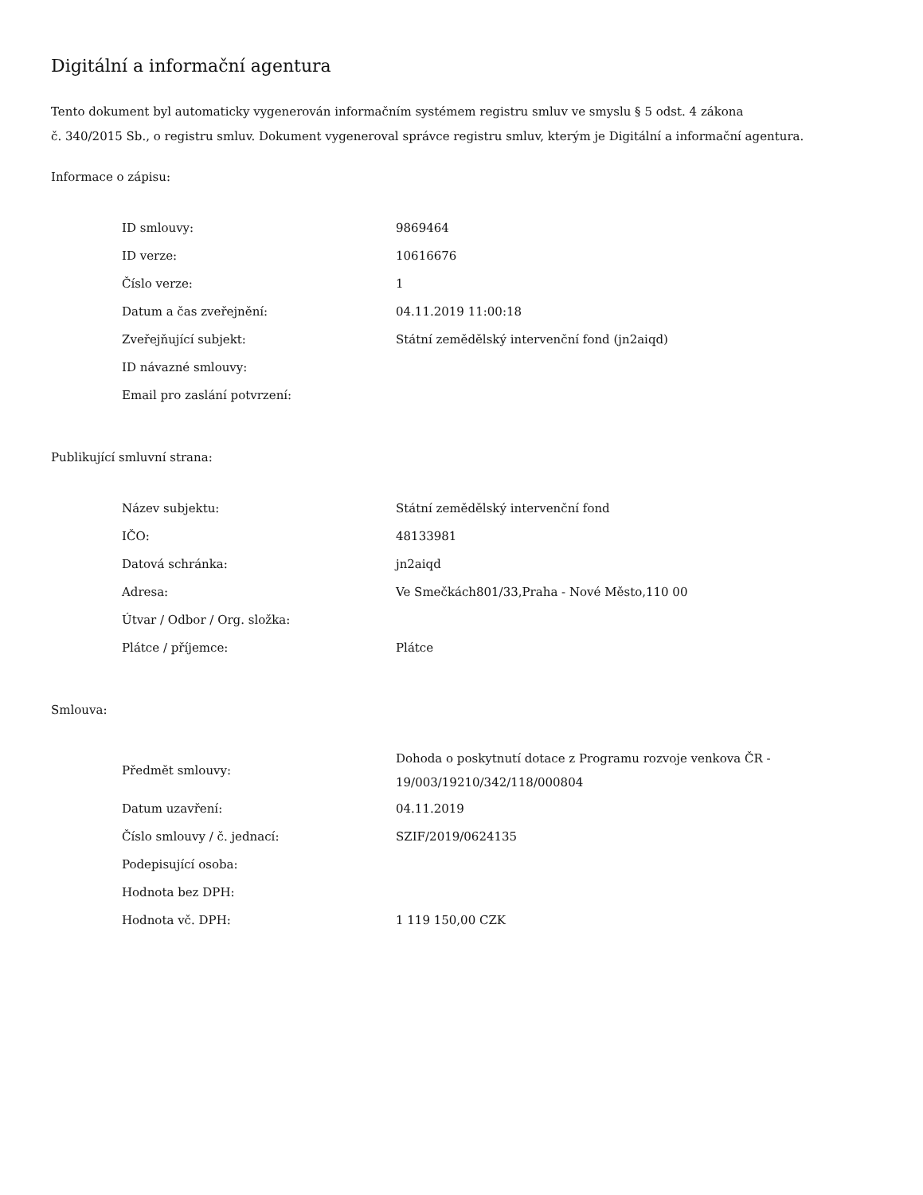Digitální a informační agentura
Tento dokument byl automaticky vygenerován informačním systémem registru smluv ve smyslu § 5 odst. 4 zákona
č. 340/2015 Sb., o registru smluv. Dokument vygeneroval správce registru smluv, kterým je Digitální a informační agentura.
Informace o zápisu:
| ID smlouvy: | 9869464 |
| ID verze: | 10616676 |
| Číslo verze: | 1 |
| Datum a čas zveřejnění: | 04.11.2019 11:00:18 |
| Zveřejňující subjekt: | Státní zemědělský intervenční fond (jn2aiqd) |
| ID návazné smlouvy: | |
| Email pro zaslání potvrzení: | |
Publikující smluvní strana:
| Název subjektu: | Státní zemědělský intervenční fond |
| IČO: | 48133981 |
| Datová schránka: | jn2aiqd |
| Adresa: | Ve Smečkách801/33,Praha - Nové Město,110 00 |
| Útvar / Odbor / Org. složka: | |
| Plátce / příjemce: | Plátce |
Smlouva:
| Předmět smlouvy: | Dohoda o poskytnutí dotace z Programu rozvoje venkova ČR - 19/003/19210/342/118/000804 |
| Datum uzavření: | 04.11.2019 |
| Číslo smlouvy / č. jednací: | SZIF/2019/0624135 |
| Podepisující osoba: | |
| Hodnota bez DPH: | |
| Hodnota vč. DPH: | 1 119 150,00 CZK |